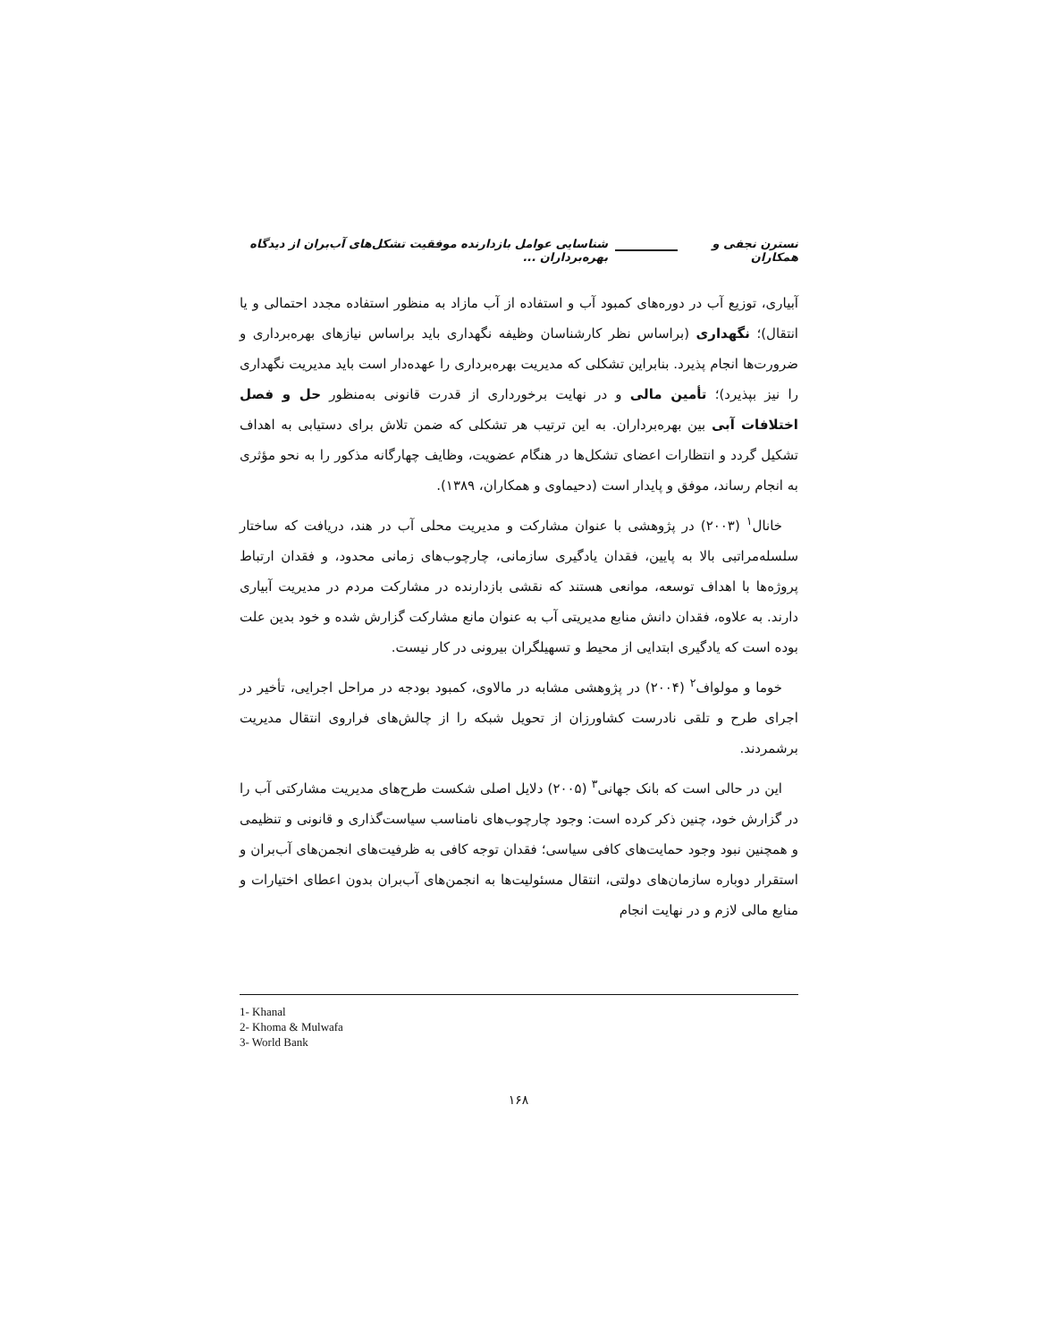نسترن نجفی و همکاران شناسایی عوامل بازدارنده موفقیت تشکل‌های آب‌بران از دیدگاه بهره‌برداران ...
آبیاری، توزیع آب در دوره‌های کمبود آب و استفاده از آب مازاد به منظور استفاده مجدد احتمالی و یا انتقال)؛ نگهداری (براساس نظر کارشناسان وظیفه نگهداری باید براساس نیازهای بهره‌برداری و ضرورت‌ها انجام پذیرد. بنابراین تشکلی که مدیریت بهره‌برداری را عهده‌دار است باید مدیریت نگهداری را نیز بپذیرد)؛ تأمین مالی و در نهایت برخورداری از قدرت قانونی به‌منظور حل و فصل اختلافات آبی بین بهره‌برداران. به این ترتیب هر تشکلی که ضمن تلاش برای دستیابی به اهداف تشکیل گردد و انتظارات اعضای تشکل‌ها در هنگام عضویت، وظایف چهارگانه مذکور را به نحو مؤثری به انجام رساند، موفق و پایدار است (دحیماوی و همکاران، ۱۳۸۹).
خانال<sup>۱</sup> (۲۰۰۳) در پژوهشی با عنوان مشارکت و مدیریت محلی آب در هند، دریافت که ساختار سلسله‌مراتبی بالا به پایین، فقدان یادگیری سازمانی، چارچوب‌های زمانی محدود، و فقدان ارتباط پروژه‌ها با اهداف توسعه، موانعی هستند که نقشی بازدارنده در مشارکت مردم در مدیریت آبیاری دارند. به علاوه، فقدان دانش منابع مدیریتی آب به عنوان مانع مشارکت گزارش شده و خود بدین علت بوده است که یادگیری ابتدایی از محیط و تسهیلگران بیرونی در کار نیست.
خوما و مولواف<sup>۲</sup> (۲۰۰۴) در پژوهشی مشابه در مالاوی، کمبود بودجه در مراحل اجرایی، تأخیر در اجرای طرح و تلقی نادرست کشاورزان از تحویل شبکه را از چالش‌های فراروی انتقال مدیریت برشمردند.
این در حالی است که بانک جهانی<sup>۳</sup> (۲۰۰۵) دلایل اصلی شکست طرح‌های مدیریت مشارکتی آب را در گزارش خود، چنین ذکر کرده است: وجود چارچوب‌های نامناسب سیاست‌گذاری و قانونی و تنظیمی و همچنین نبود وجود حمایت‌های کافی سیاسی؛ فقدان توجه کافی به ظرفیت‌های انجمن‌های آب‌بران و استقرار دوباره سازمان‌های دولتی، انتقال مسئولیت‌ها به انجمن‌های آب‌بران بدون اعطای اختیارات و منابع مالی لازم و در نهایت انجام
1- Khanal
2- Khoma & Mulwafa
3- World Bank
۱۶۸